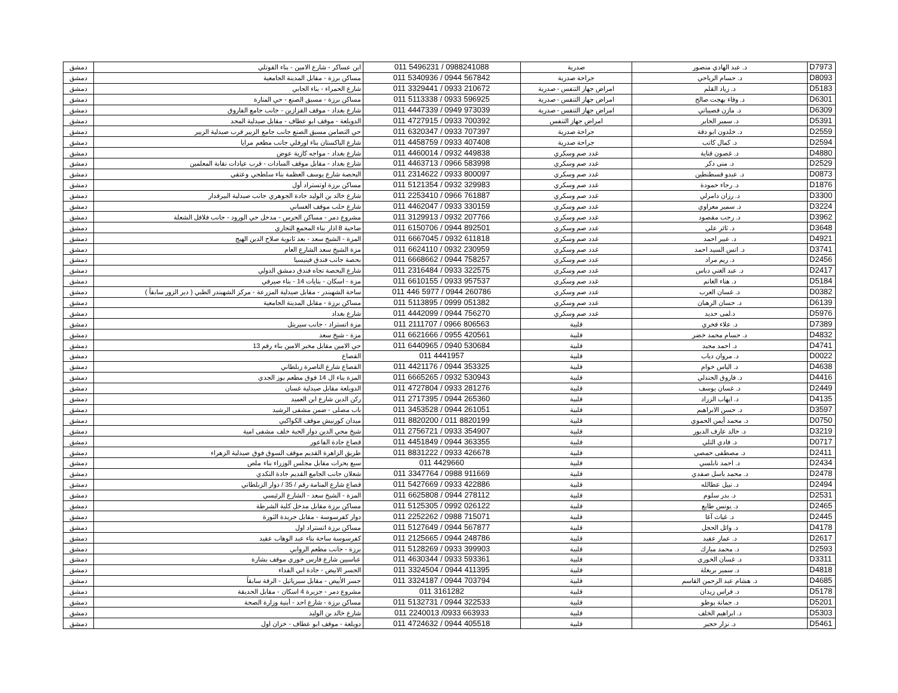| D7973 | د. عبد الهادي منصور | صدرية | 011 5496231 / 0988241088 | ابن عساكر - شارع الامين - بناء القوتلي | دمشق |
| D8093 | د. حسام الرياحي | جراحة صدرية | 011 5340936 / 0944 567842 | مساكن برزة - مقابل المدينة الجامعية | دمشق |
| D5183 | د. زياد القلم | امراض جهاز التنفس - صدرية | 011 3329441 / 0933 210672 | شارع الحمراء - بناء الجابي | دمشق |
| D6301 | د. وفاء بهجت صالح | امراض جهاز التنفس - صدرية | 011 5113338 / 0933 596925 | مساكن برزة - مسبق الصنع - حي المنارة | دمشق |
| D6309 | د. مازن قصيباتي | امراض جهاز التنفس - صدرية | 011 4447339 / 0949 973039 | شارع بغداد - موقف القزازين - جانب جامع الفاروق | دمشق |
| D5391 | د. سمير الجابر | امراض جهاز التنفس | 011 4727915 / 0933 700392 | الدويلعة - موقف ابو عطاف - مقابل صيدلية المجد | دمشق |
| D2559 | د. خلدون ابو دقة | جراحة صدرية | 011 6320347 / 0933 707397 | حي التضامن مسبق الصنع جانب جامع الزبير قرب صيدلية الزبير | دمشق |
| D2594 | د. كمال كاتب | جراحة صدرية | 011 4458759 / 0933 407408 | شارع الباكستان بناء اورفلي جانب مطعم مرايا | دمشق |
| D4880 | د. غصون قناية | غدد صم وسكري | 011 4460014 / 0932 449838 | شارع بغداد - مواجه كازية عوض | دمشق |
| D2529 | د. منى دكر | غدد صم وسكري | 011 4463713 / 0966 583998 | شارع بغداد - مقابل موقف السادات - قرب عيادات نقابة المعلمين | دمشق |
| D0873 | د. عبدو قسطنطين | غدد صم وسكري | 011 2314622 / 0933 800097 | البحصة شارع يوسف العظمة بناء سلطجي وعتقي | دمشق |
| D1876 | د. رجاء حمودة | غدد صم وسكري | 011 5121354 / 0932 329983 | مساكن برزة اوتستراد أول | دمشق |
| D3300 | د. رزان دامرلي | غدد صم وسكري | 011 2253410 / 0966 761887 | شارع خالد بن الوليد جادة الجوهري جانب صيدلية البيرقدار | دمشق |
| D3224 | د. سمير معراوي | غدد صم وسكري | 011 4462047 / 0933 330159 | شارع حلب موقف الغساني | دمشق |
| D3962 | د. رجب مقصود | غدد صم وسكري | 011 3129913 / 0932 207766 | مشروع دمر - مساكن الحرس - مدخل حي الورود - جانب فلافل الشعلة | دمشق |
| D3648 | د. ثائر علي | غدد صم وسكري | 011 6150706 / 0944 892501 | ضاحية 8 اذار بناء المجمع التجاري | دمشق |
| D4921 | د. عبير احمد | غدد صم وسكري | 011 6667045 / 0932 611818 | المزة - الشيخ سعد - بعد ثانوية صلاح الدين الهيج | دمشق |
| D3741 | د. انس السيد احمد | غدد صم وسكري | 011 6624110 / 0932 230959 | مزة الشيخ سعد الشارع العام | دمشق |
| D2456 | د. ريم مراد | غدد صم وسكري | 011 6668662 / 0944 758257 | بحصة جانب فندق فينيسيا | دمشق |
| D2417 | د. عبد الغني دباس | غدد صم وسكري | 011 2316484 / 0933 322575 | شارع البحصة تجاه فندق دمشق الدولي | دمشق |
| D5184 | د. هناء الغانم | غدد صم وسكري | 011 6610155 / 0933 957537 | مزة - اسكان - بنايات 14 - بناء صيرفي | دمشق |
| D0382 | د. غسان العرب | غدد صم وسكري | 011 446 5977 / 0944 260786 | ساحة الشهبندر - مقابل صيدلية المزرعة - مركز الشهبندر الطبي ( دير الزور سابقاً ) | دمشق |
| D6139 | د. حسان الرهبان | غدد صم وسكري | 011 5113895 / 0999 051382 | مساكن برزة - مقابل المدينة الجامعية | دمشق |
| D5976 | د.لمى حديد | غدد صم وسكري | 011 4442099 / 0944 756270 | شارع بغداد | دمشق |
| D7389 | د. علاء فخري | قلبية | 011 2111707 / 0966 806563 | مزة اتستراد - جانب سيريتل | دمشق |
| D4832 | د. حسام محمد خضر | قلبية | 011 6621666 / 0955 420561 | مزة - شيخ سعد | دمشق |
| D4741 | د. احمد مجيد | قلبية | 011 6440965 / 0940 530684 | حي الامين مقابل مخبر الامين بناء رقم 13 | دمشق |
| D0022 | د. مروان دياب | قلبية | 011 4441957 | القصاع | دمشق |
| D4638 | د. الياس خوام | قلبية | 011 4421176 / 0944 353325 | القصاع شارع الناصرة زبلطاني | دمشق |
| D4416 | د. فاروق الجندلي | قلبية | 011 6665265 / 0932 530943 | المزة بناء ال 14 فوق مطعم بوز الجدي | دمشق |
| D2449 | د. غسان يوسف | قلبية | 011 4727804 / 0933 281276 | الدويلعة مقابل صيدلية غسان | دمشق |
| D4135 | د. ايهاب الزراد | قلبية | 011 2717395 / 0944 265360 | ركن الدين شارع ابن العميد | دمشق |
| D3597 | د. حسن الابراهيم | قلبية | 011 3453528 / 0944 261051 | باب مصلى - ضمن مشفى الرشيد | دمشق |
| D0750 | د. محمد أيمن الحموي | قلبية | 011 8820200 / 011 8820199 | ميدان كورنيش موقف الكواكبي | دمشق |
| D3219 | د. خالد عارف الدبور | قلبية | 011 2756721 / 0933 354907 | شيخ محي الدين دوار الجبة خلف مشفى امية | دمشق |
| D0717 | د. فادي التلي | قلبية | 011 4451849 / 0944 363355 | قصاع جادة الفاعور | دمشق |
| D2411 | د. مصطفى حمصي | قلبية | 011 8831222 / 0933 426678 | طريق الزاهرة القديم موقف السوق فوق صيدلية الزهراء | دمشق |
| D2434 | د. احمد نابلسي | قلبية | 011 4429660 | سبع بحرات مقابل مجلس الوزراء بناء ملص | دمشق |
| D2478 | د. محمد باسل صفدي | قلبية | 011 3347764 / 0988 911669 | شعلان جانب الجامع القديم جادة النكدي | دمشق |
| D2494 | د. نبيل عطالله | قلبية | 011 5427669 / 0933 422886 | قصاع شارع المنامة رقم / 35 / دوار الزبلطاني | دمشق |
| D2531 | د. بدر سلوم | قلبية | 011 6625808 / 0944 278112 | المزة - الشيخ سعد - الشارع الرئيسي | دمشق |
| D2465 | د. يونس طايع | قلبية | 011 5125305 / 0992 026122 | مساكن برزة مقابل مدخل كلية الشرطة | دمشق |
| D2445 | د. غياث آغا | قلبية | 011 2252262 / 0988 715071 | دوار كفرسوسة - مقابل جريدة الثورة | دمشق |
| D4178 | د. وائل الحجل | قلبية | 011 5127649 / 0944 567877 | مساكن برزة اتستراد اول | دمشق |
| D2617 | د. عمار عقيد | قلبية | 011 2125665 / 0944 248786 | كفرسوسة ساحة بناء عبد الوهاب عقيد | دمشق |
| D2593 | د. محمد مبارك | قلبية | 011 5128269 / 0933 399903 | برزة - جانب مطعم الروابي | دمشق |
| D3311 | د. غسان الخوري | قلبية | 011 4630344 / 0933 593361 | عباسيين شارع فارس خوري موقف بشارة | دمشق |
| D4818 | د. سمير بريغلة | قلبية | 011 3324504 / 0944 411395 | الجسر الابيض - جادة ابي الفداء | دمشق |
| D4685 | د. هشام عبد الرحمن القاسم | قلبية | 011 3324187 / 0944 703794 | جسر الأبيض - مقابل سيرياتيل - الرقة سابقاً | دمشق |
| D5178 | د. فراس زيدان | قلبية | 011 3161282 | مشروع دمر - جزيرة 4 اسكان - مقابل الحديقة | دمشق |
| D5201 | د. جمانة بوظو | قلبية | 011 5132731 / 0944 322533 | مساكن برزة - شارع احد - أبنية وزارة الصحة | دمشق |
| D5303 | د. ابراهيم الخلف | قلبية | 011 2240013 /0933 663933 | شارع خالد بن الوليد | دمشق |
| D5461 | د. نزار حجير | قلبية | 011 4724632 / 0944 405518 | دويلعة - موقف ابو عطاف - خزان اول | دمشق |